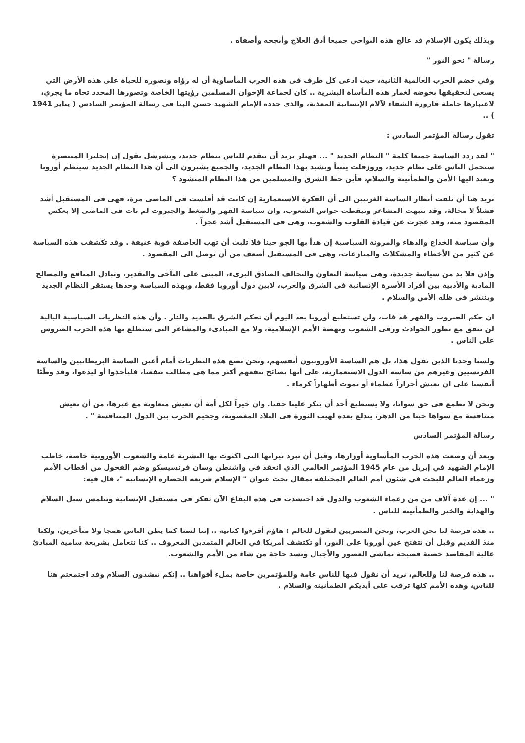وبذلك يكون الإسلام قد عالج هذه النواحي جميعا أدق العلاج وأنجحه وأصفاه .
رسالة " نحو النور "
وفي خضم الحرب العالمية الثانية، حيث ادعى كل طرف فى هذه الحرب المأساوية أن له رؤاه وتصوره للحياة على هذه الأرض التي يسعى لتحقيقها بخوضه لغمار هذه المأساة البشرية .. كان لجماعة الإخوان المسلمين رؤيتها الخاصة وتصورها المحدد تجاه ما يجري، لاعتبارها حاملة قارورة الشفاء لآلام الإنسانية المعذبة، والذى حدده الإمام الشهيد حسن البنا فى رسالة المؤتمر السادس ( يناير 1941 ) ..
تقول رسالة المؤتمر السادس :
" لقد ردد الساسة جميعا كلمة " النظام الجديد " ... فهتلر يريد أن يتقدم للناس بنظام جديد، وتشرشل يقول إن إنجلترا المنتصرة ستحمل الناس على نظام جديد، وروزفلت يتنبأ ويشيد بهذا النظام الجديد، والجميع يشيرون الى أن هذا النظام الجديد سينظم أوروبا ويعيد اليها الأمن والطمأنينة والسلام، فأين حظ الشرق والمسلمين من هذا النظام المنشود ؟
نريد هنا أن نلفت أنظار الساسة الغربيين الى أن الفكرة الاستعمارية إن كانت قد أفلست فى الماضى مرة، فهى فى المستقبل أشد فشلاً لا محالة، وقد تنبهت المشاعر وتيقظت حواس الشعوب، وان سياسة القهر والضغط والجبروت لم تات فى الماضى إلا بعكس المقصود منه، وقد عجزت عن قيادة القلوب والشعوب، وهى فى المستقبل أشد عجزاً .
وأن سياسة الخداع والدهاء والمرونة السياسية إن هدأ بها الجو حينا فلا تلبث أن تهب العاصفة قوية عنيفة . وقد تكشفت هذه السياسة عن كثير من الأخطاء والمشكلات والمنازعات، وهى فى المستقبل أضعف من أن توصل الى المقصود .
وإذن فلا بد من سياسة جديدة، وهى سياسة التعاون والتحالف الصادق البرىء، المبنى على التآخى والتقدير، وتبادل المنافع والمصالح المادية والأدبية بين أفراد الأسرة الإنسانية فى الشرق والغرب، لابين دول أوروبا فقط، وبهذه السياسة وحدها يستقر النظام الجديد وينتشر فى ظله الأمن والسلام .
ان حكم الجبروت والقهر قد فات، ولن تستطيع أوروبا بعد اليوم أن تحكم الشرق بالحديد والنار . وأن هذه النظريات السياسية البالية لن تتفق مع تطور الحوادث ورقى الشعوب ونهضة الأمم الإسلامية، ولا مع المبادىء والمشاعر التى ستطلع بها هذه الحرب الضروس على الناس .
ولسنا وحدنا الذين نقول هذا، بل هم الساسة الأوروبيون أنفسهم، ونحن نضع هذه النظريات أمام أعين الساسة البريطانيين والساسة الفرنسيين وغيرهم من ساسة الدول الاستعمارية، على أنها نصائح تنفعهم أكثر مما هى مطالب تنفعنا، فليأخذوا أو ليدعوا، وقد وطّنّا أنفسنا على ان نعيش أحراراً عظماء أو نموت أطهاراً كرماء .
ونحن لا نطمع فى حق سوانا، ولا يستطيع أحد أن ينكر علينا حقنا. وان خيراً لكل أمة أن تعيش متعاونة مع غيرها، من أن تعيش متنافسة مع سواها حينا من الدهر، يندلع بعده لهيب الثورة فى البلاد المغصوبة، وجحيم الحرب بين الدول المتنافسة " .
رسالة المؤتمر السادس
وبعد أن وضعت هذه الحرب المأساوية أوزارها، وقبل أن تبرد نيرانها التي اكتوت بها البشرية عامة والشعوب الأوروبية خاصة، خاطب الإمام الشهيد في إبريل من عام 1945 المؤتمر العالمي الذي انعقد في واشنطن وسان فرنسيسكو وضم الفحول من أقطاب الأمم وزعماء العالم للبحث في شئون أمم العالم المختلفة بمقال تحت عنوان " الإسلام شريعة الحضارة الإنسانية "، قال فيه:
" ... إن عدة آلاف من من زعماء الشعوب والدول قد احتشدت في هذه البقاع الآن تفكر في مستقبل الإنسانية وتتلمس سبل السلام والهداية والخير والطمأنينه للناس .
.. هذه فرصة لنا نحن العرب، ونحن المصريين لنقول للعالم : هاؤم أقرءوا كتابيه .. إننا لسنا كما يظن الناس همجا ولا متأخرين، ولكنا منذ القديم وقبل أن تتفتح عين أوروبا على النور، أو تكتشف أمريكا في العالم المتمدين المعروف .. كنا نتعامل بشريعة سامية المبادئ عالية المقاصد خصبة فصيحة تماشي العصور والأجيال وتسد حاجة من شاء من الأمم والشعوب.
.. هذه فرصة لنا وللعالم، نريد أن نقول فيها للناس عامة وللمؤتمربن خاصة بملء أفواهنا .. إنكم تنشدون السلام وقد اجتمعتم هنا للناس، وهذه الأمم كلها ترقب على أيديكم الطمأنينه والسلام .